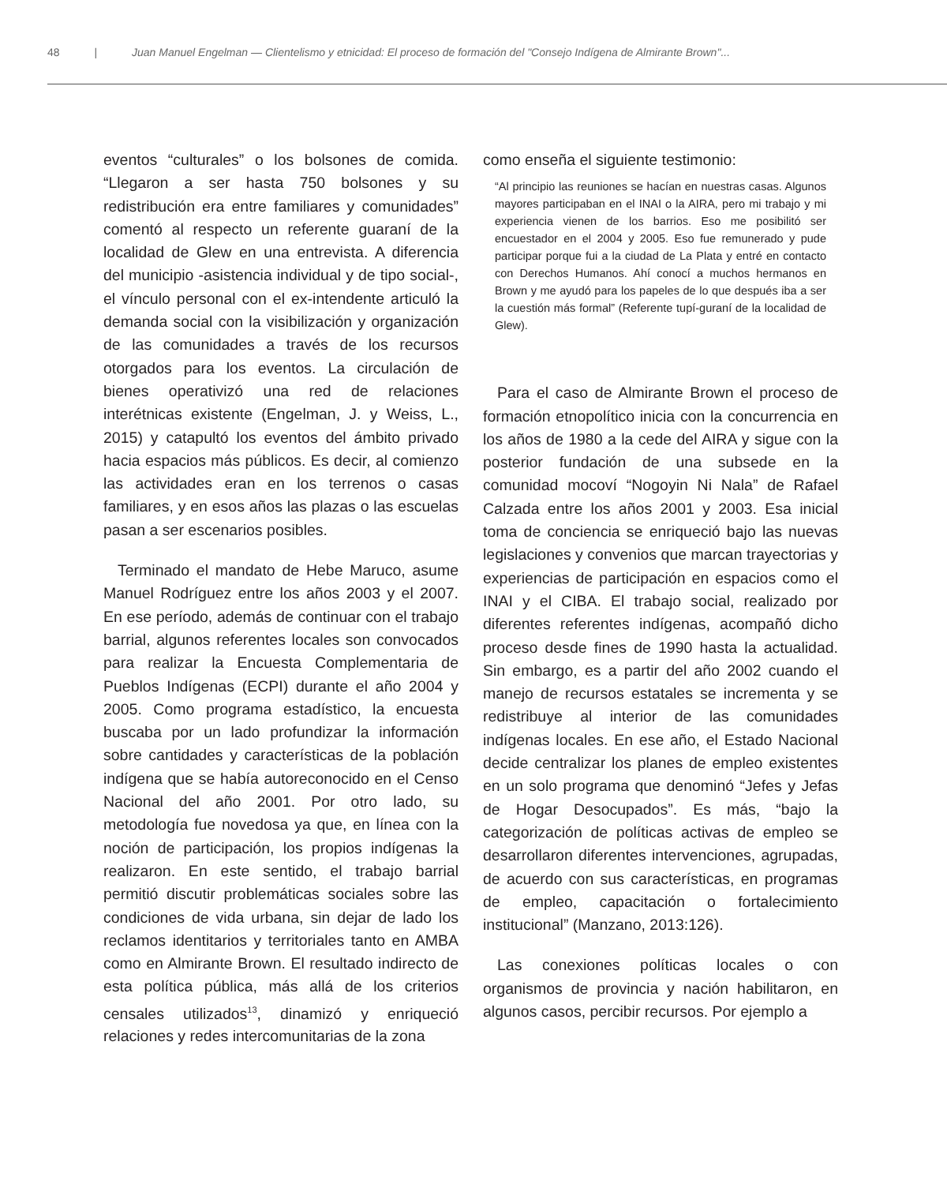48 | Juan Manuel Engelman — Clientelismo y etnicidad: El proceso de formación del "Consejo Indígena de Almirante Brown"...
eventos “culturales” o los bolsones de comida. “Llegaron a ser hasta 750 bolsones y su redistribución era entre familiares y comunidades” comentó al respecto un referente guaraní de la localidad de Glew en una entrevista. A diferencia del municipio -asistencia individual y de tipo social-, el vínculo personal con el ex-intendente articuló la demanda social con la visibilización y organización de las comunidades a través de los recursos otorgados para los eventos. La circulación de bienes operativizó una red de relaciones interétnicas existente (Engelman, J. y Weiss, L., 2015) y catapultó los eventos del ámbito privado hacia espacios más públicos. Es decir, al comienzo las actividades eran en los terrenos o casas familiares, y en esos años las plazas o las escuelas pasan a ser escenarios posibles.
Terminado el mandato de Hebe Maruco, asume Manuel Rodríguez entre los años 2003 y el 2007. En ese período, además de continuar con el trabajo barrial, algunos referentes locales son convocados para realizar la Encuesta Complementaria de Pueblos Indígenas (ECPI) durante el año 2004 y 2005. Como programa estadístico, la encuesta buscaba por un lado profundizar la información sobre cantidades y características de la población indígena que se había autoreconocido en el Censo Nacional del año 2001. Por otro lado, su metodología fue novedosa ya que, en línea con la noción de participación, los propios indígenas la realizaron. En este sentido, el trabajo barrial permitió discutir problemáticas sociales sobre las condiciones de vida urbana, sin dejar de lado los reclamos identitarios y territoriales tanto en AMBA como en Almirante Brown. El resultado indirecto de esta política pública, más allá de los criterios censales utilizados<sup>13</sup>, dinamizó y enriqueció relaciones y redes intercomunitarias de la zona
como enseña el siguiente testimonio:
“Al principio las reuniones se hacían en nuestras casas. Algunos mayores participaban en el INAI o la AIRA, pero mi trabajo y mi experiencia vienen de los barrios. Eso me posibilitó ser encuestador en el 2004 y 2005. Eso fue remunerado y pude participar porque fui a la ciudad de La Plata y entré en contacto con Derechos Humanos. Ahí conocí a muchos hermanos en Brown y me ayudó para los papeles de lo que después iba a ser la cuestión más formal” (Referente tupí-guraní de la localidad de Glew).
Para el caso de Almirante Brown el proceso de formación etnopolítico inicia con la concurrencia en los años de 1980 a la cede del AIRA y sigue con la posterior fundación de una subsede en la comunidad mocoví “Nogoyin Ni Nala” de Rafael Calzada entre los años 2001 y 2003. Esa inicial toma de conciencia se enriqueció bajo las nuevas legislaciones y convenios que marcan trayectorias y experiencias de participación en espacios como el INAI y el CIBA. El trabajo social, realizado por diferentes referentes indígenas, acompañó dicho proceso desde fines de 1990 hasta la actualidad. Sin embargo, es a partir del año 2002 cuando el manejo de recursos estatales se incrementa y se redistribuye al interior de las comunidades indígenas locales. En ese año, el Estado Nacional decide centralizar los planes de empleo existentes en un solo programa que denominó “Jefes y Jefas de Hogar Desocupados”. Es más, “bajo la categorización de políticas activas de empleo se desarrollaron diferentes intervenciones, agrupadas, de acuerdo con sus características, en programas de empleo, capacitación o fortalecimiento institucional” (Manzano, 2013:126).
Las conexiones políticas locales o con organismos de provincia y nación habilitaron, en algunos casos, percibir recursos. Por ejemplo a